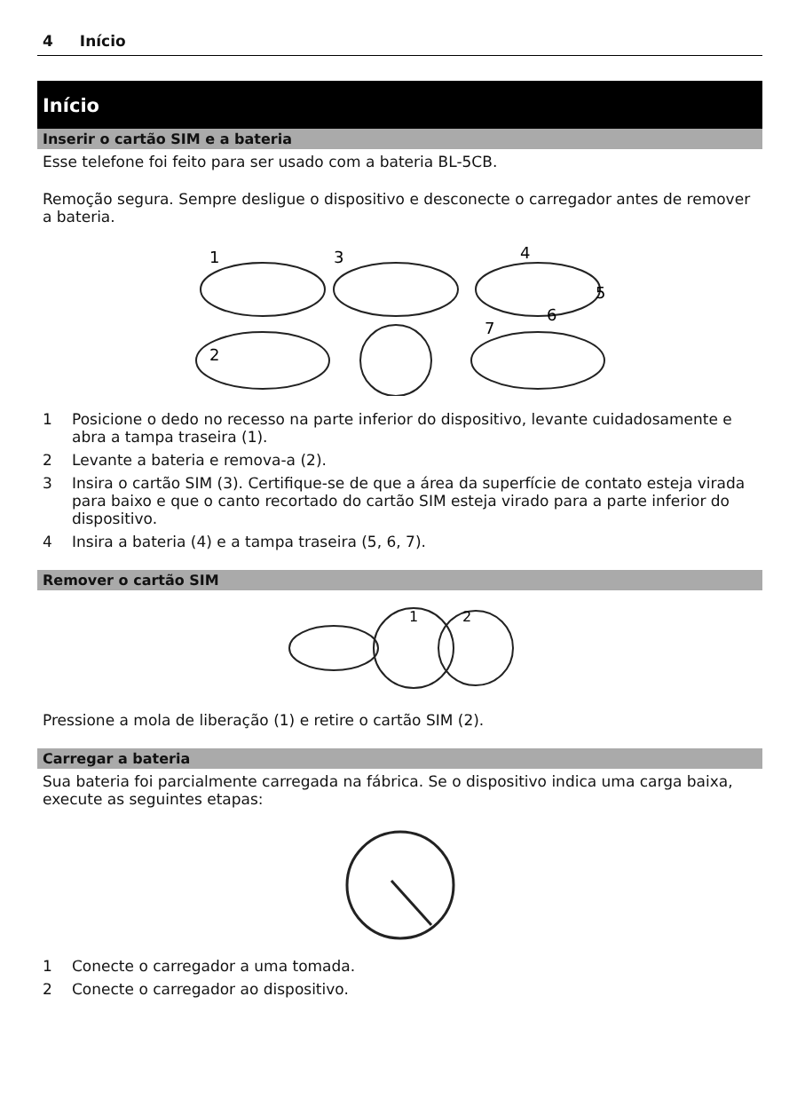4 Início
Início
Inserir o cartão SIM e a bateria
Esse telefone foi feito para ser usado com a bateria BL-5CB.
Remoção segura. Sempre desligue o dispositivo e desconecte o carregador antes de remover a bateria.
1
2
3
4
5
6
7
1 Posicione o dedo no recesso na parte inferior do dispositivo, levante cuidadosamente e abra a tampa traseira (1).
2 Levante a bateria e remova-a (2).
3 Insira o cartão SIM (3). Certifique-se de que a área da superfície de contato esteja virada para baixo e que o canto recortado do cartão SIM esteja virado para a parte inferior do dispositivo.
4 Insira a bateria (4) e a tampa traseira (5, 6, 7).
Remover o cartão SIM
1
2
Pressione a mola de liberação (1) e retire o cartão SIM (2).
Carregar a bateria
Sua bateria foi parcialmente carregada na fábrica. Se o dispositivo indica uma carga baixa, execute as seguintes etapas:
1 Conecte o carregador a uma tomada.
2 Conecte o carregador ao dispositivo.